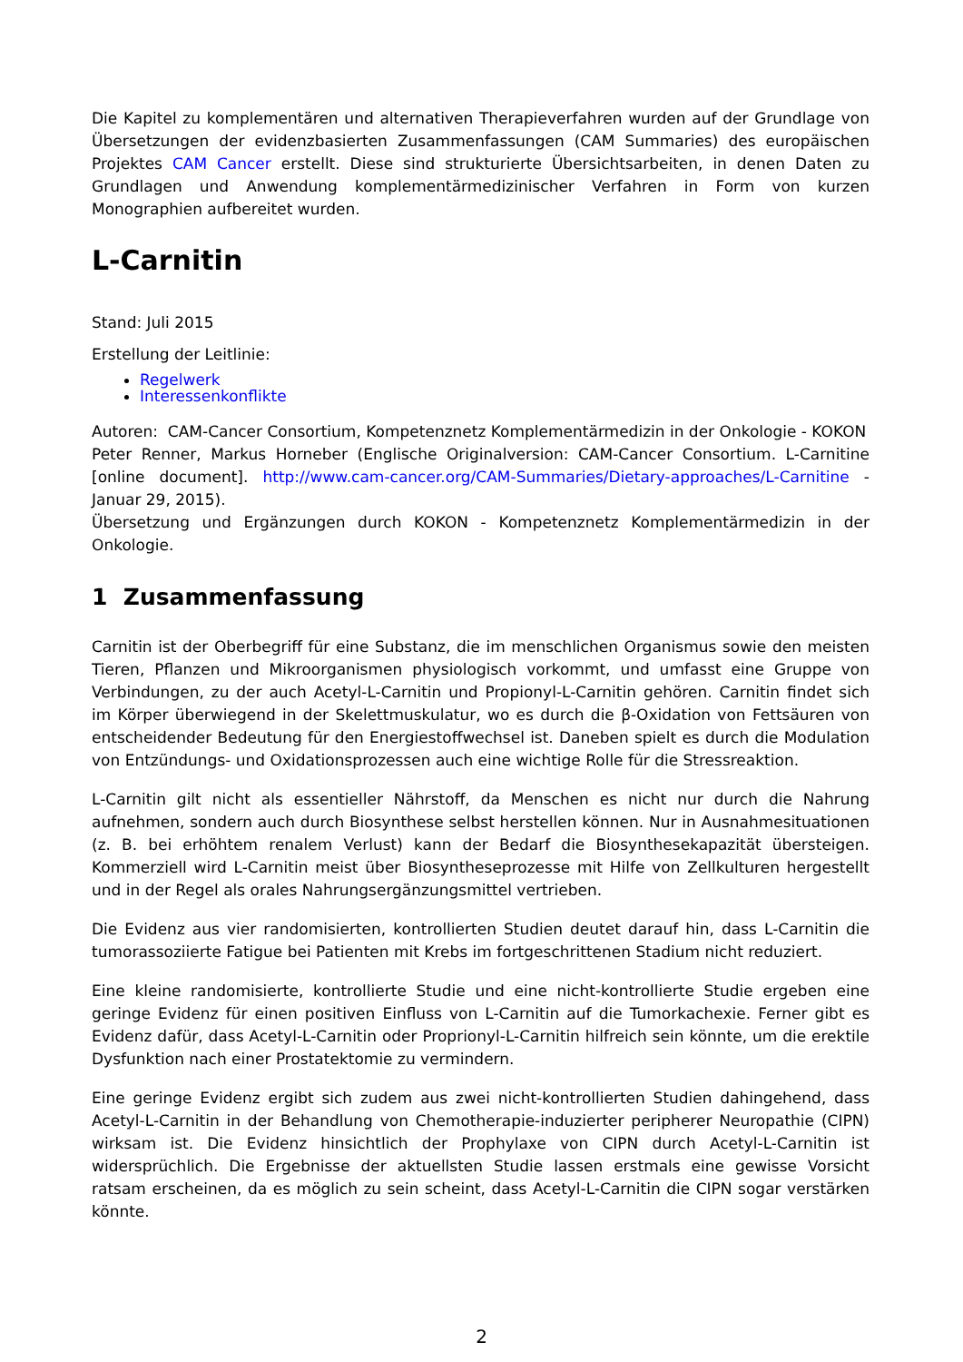Die Kapitel zu komplementären und alternativen Therapieverfahren wurden auf der Grundlage von Übersetzungen der evidenzbasierten Zusammenfassungen (CAM Summaries) des europäischen Projektes CAM Cancer erstellt. Diese sind strukturierte Übersichtsarbeiten, in denen Daten zu Grundlagen und Anwendung komplementärmedizinischer Verfahren in Form von kurzen Monographien aufbereitet wurden.
L-Carnitin
Stand: Juli 2015
Erstellung der Leitlinie:
Regelwerk
Interessenkonflikte
Autoren: CAM-Cancer Consortium, Kompetenznetz Komplementärmedizin in der Onkologie - KOKON
Peter Renner, Markus Horneber (Englische Originalversion: CAM-Cancer Consortium. L-Carnitine [online document]. http://www.cam-cancer.org/CAM-Summaries/Dietary-approaches/L-Carnitine - Januar 29, 2015).
Übersetzung und Ergänzungen durch KOKON - Kompetenznetz Komplementärmedizin in der Onkologie.
1 Zusammenfassung
Carnitin ist der Oberbegriff für eine Substanz, die im menschlichen Organismus sowie den meisten Tieren, Pflanzen und Mikroorganismen physiologisch vorkommt, und umfasst eine Gruppe von Verbindungen, zu der auch Acetyl-L-Carnitin und Propionyl-L-Carnitin gehören. Carnitin findet sich im Körper überwiegend in der Skelettmuskulatur, wo es durch die β-Oxidation von Fettsäuren von entscheidender Bedeutung für den Energiestoffwechsel ist. Daneben spielt es durch die Modulation von Entzündungs- und Oxidationsprozessen auch eine wichtige Rolle für die Stressreaktion.
L-Carnitin gilt nicht als essentieller Nährstoff, da Menschen es nicht nur durch die Nahrung aufnehmen, sondern auch durch Biosynthese selbst herstellen können. Nur in Ausnahmesituationen (z. B. bei erhöhtem renalem Verlust) kann der Bedarf die Biosynthesekapazität übersteigen. Kommerziell wird L-Carnitin meist über Biosyntheseprozesse mit Hilfe von Zellkulturen hergestellt und in der Regel als orales Nahrungsergänzungsmittel vertrieben.
Die Evidenz aus vier randomisierten, kontrollierten Studien deutet darauf hin, dass L-Carnitin die tumorassoziierte Fatigue bei Patienten mit Krebs im fortgeschrittenen Stadium nicht reduziert.
Eine kleine randomisierte, kontrollierte Studie und eine nicht-kontrollierte Studie ergeben eine geringe Evidenz für einen positiven Einfluss von L-Carnitin auf die Tumorkachexie. Ferner gibt es Evidenz dafür, dass Acetyl-L-Carnitin oder Proprionyl-L-Carnitin hilfreich sein könnte, um die erektile Dysfunktion nach einer Prostatektomie zu vermindern.
Eine geringe Evidenz ergibt sich zudem aus zwei nicht-kontrollierten Studien dahingehend, dass Acetyl-L-Carnitin in der Behandlung von Chemotherapie-induzierter peripherer Neuropathie (CIPN) wirksam ist. Die Evidenz hinsichtlich der Prophylaxe von CIPN durch Acetyl-L-Carnitin ist widersprüchlich. Die Ergebnisse der aktuellsten Studie lassen erstmals eine gewisse Vorsicht ratsam erscheinen, da es möglich zu sein scheint, dass Acetyl-L-Carnitin die CIPN sogar verstärken könnte.
2